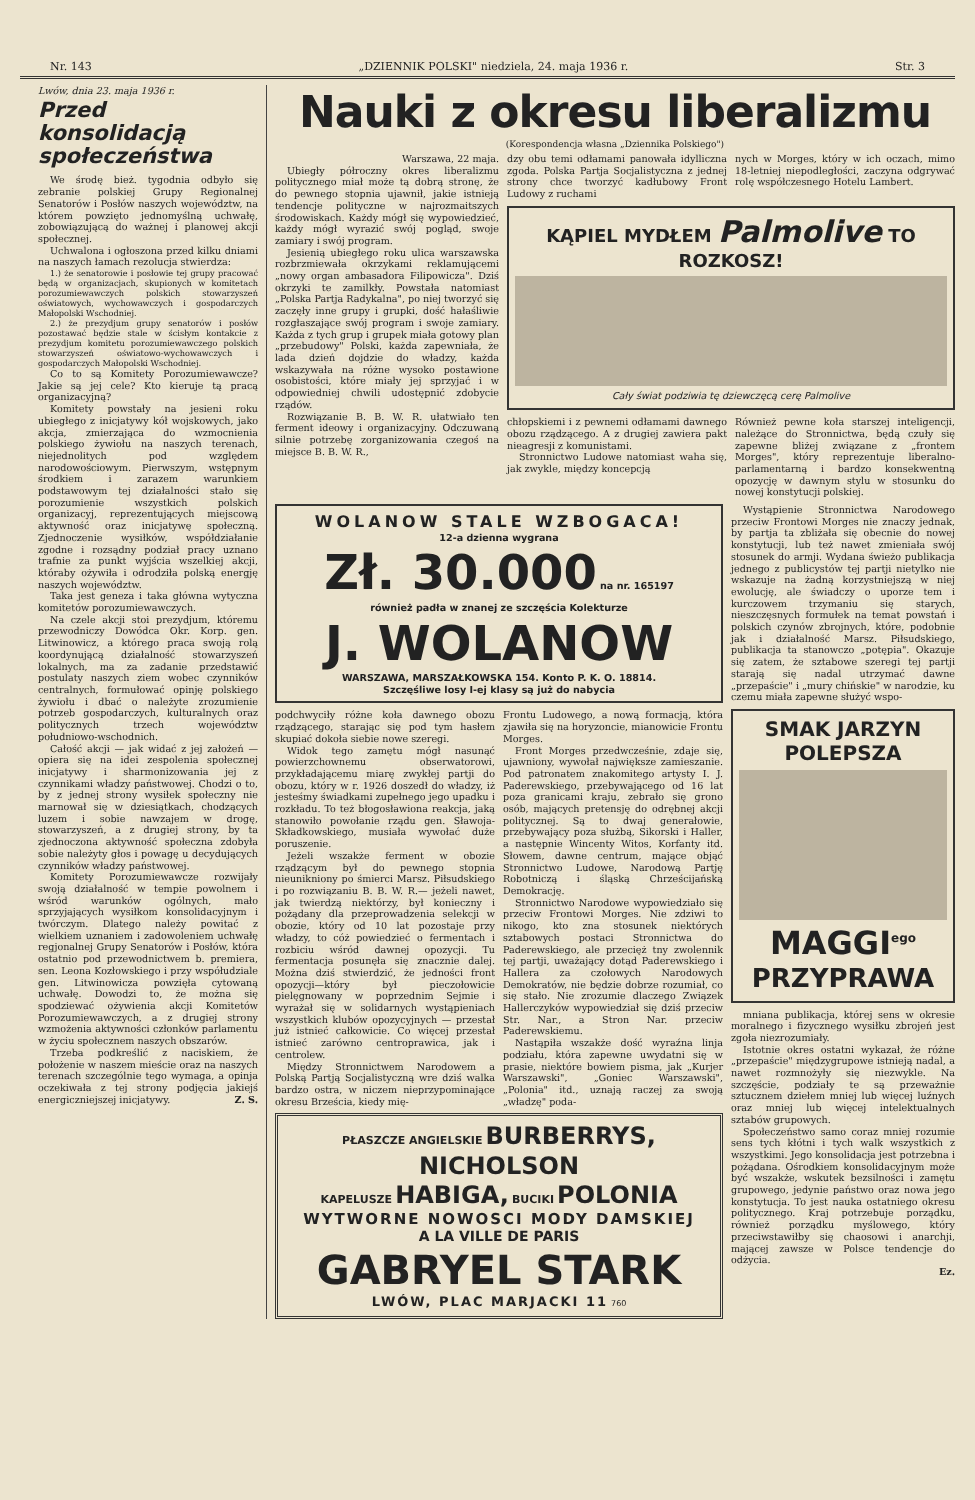Nr. 143 „DZIENNIK POLSKI" niedziela, 24. maja 1936 r. Str. 3
Lwów, dnia 23. maja 1936 r.
Przed konsolidacją społeczeństwa
We środę bież. tygodnia odbyło się zebranie polskiej Grupy Regionalnej Senatorów i Posłów naszych województw, na którem powzięto jednomyślną uchwałę, zobowiązującą do ważnej i planowej akcji społecznej.
Uchwalona i ogłoszona przed kilku dniami na naszych łamach rezolucja stwierdza:
1.) że senatorowie i posłowie tej grupy pracować będą w organizacjach, skupionych w komitetach porozumiewawczych polskich stowarzyszeń oświatowych, wychowawczych i gospodarczych Małopolski Wschodniej.
2.) że prezydjum grupy senatorów i posłów pozostawać będzie stale w ścisłym kontakcie z prezydjum komitetu porozumiewawczego polskich stowarzyszeń oświatowo-wychowawczych i gospodarczych Małopolski Wschodniej.
Co to są Komitety Porozumiewawcze? Jakie są jej cele? Kto kieruje tą pracą organizacyjną?
Komitety powstały na jesieni roku ubiegłego z inicjatywy kół wojskowych, jako akcja, zmierzająca do wzmocnienia polskiego żywiołu na naszych terenach, niejednolitych pod względem narodowościowym. Pierwszym, wstępnym środkiem i zarazem warunkiem podstawowym tej działalności stało się porozumienie wszystkich polskich organizacyj, reprezentujących miejscową aktywność oraz inicjatywę społeczną. Zjednoczenie wysiłków, współdziałanie zgodne i rozsądny podział pracy uznano trafnie za punkt wyjścia wszelkiej akcji, któraby ożywiła i odrodziła polską energję naszych województw.
Taka jest geneza i taka główna wytyczna komitetów porozumiewawczych.
Na czele akcji stoi prezydjum, któremu przewodniczy Dowódca Okr. Korp. gen. Litwinowicz, a którego praca swoją rolą koordynującą działalność stowarzyszeń lokalnych, ma za zadanie przedstawić postulaty naszych ziem wobec czynników centralnych, formułować opinję polskiego żywiołu i dbać o należyte zrozumienie potrzeb gospodarczych, kulturalnych oraz politycznych trzech województw południowo-wschodnich.
Całość akcji — jak widać z jej założeń — opiera się na idei zespolenia społecznej inicjatywy i sharmonizowania jej z czynnikami władzy państwowej. Chodzi o to, by z jednej strony wysiłek społeczny nie marnował się w dziesiątkach, chodzących luzem i sobie nawzajem w drogę, stowarzyszeń, a z drugiej strony, by ta zjednoczona aktywność społeczna zdobyła sobie należyty głos i powagę u decydujących czynników władzy państwowej.
Komitety Porozumiewawcze rozwijały swoją działalność w tempie powolnem i wśród warunków ogólnych, mało sprzyjających wysiłkom konsolidacyjnym i twórczym. Dlatego należy powitać z wielkiem uznaniem i zadowoleniem uchwałę regjonalnej Grupy Senatorów i Posłów, która ostatnio pod przewodnictwem b. premiera, sen. Leona Kozłowskiego i przy współudziale gen. Litwinowicza powzięła cytowaną uchwałę. Dowodzi to, że można się spodziewać ożywienia akcji Komitetów Porozumiewawczych, a z drugiej strony wzmożenia aktywności członków parlamentu w życiu społecznem naszych obszarów.
Trzeba podkreślić z naciskiem, że położenie w naszem mieście oraz na naszych terenach szczególnie tego wymaga, a opinja oczekiwała z tej strony podjęcia jakiejś energiczniejszej inicjatywy. Z. S.
Nauki z okresu liberalizmu
(Korespondencja własna „Dziennika Polskiego")
Warszawa, 22 maja.
Ubiegły półroczny okres liberalizmu politycznego miał może tą dobrą stronę, że do pewnego stopnia ujawnił, jakie istnieją tendencje polityczne w najrozmaitszych środowiskach. Każdy mógł się wypowiedzieć, każdy mógł wyrazić swój pogląd, swoje zamiary i swój program.
Jesienią ubiegłego roku ulica warszawska rozbrzmiewała okrzykami reklamującemi „nowy organ ambasadora Filipowicza". Dziś okrzyki te zamilkły. Powstała natomiast „Polska Partja Radykalna", po niej tworzyć się zaczęły inne grupy i grupki, dość hałaśliwie rozgłaszające swój program i swoje zamiary. Każda z tych grup i grupek miała gotowy plan „przebudowy" Polski, każda zapewniała, że lada dzień dojdzie do władzy, każda wskazywała na różne wysoko postawione osobistości, które miały jej sprzyjać i w odpowiedniej chwili udostępnić zdobycie rządów.
Rozwiązanie B. B. W. R. ułatwiało ten ferment ideowy i organizacyjny. Odczuwaną silnie potrzebę zorganizowania czegoś na miejsce B. B. W. R.,
dzy obu temi odłamami panowała idylliczna zgoda. Polska Partja Socjalistyczna z jednej strony chce tworzyć kadłubowy Front Ludowy z ruchami
nych w Morges, który w ich oczach, mimo 18-letniej niepodległości, zaczyna odgrywać rolę współczesnego Hotelu Lambert.
KĄPIEL MYDŁEM Palmolive TO ROZKOSZ!
Cały świat podziwia tę dziewczęcą cerę Palmolive
chłopskiemi i z pewnemi odłamami dawnego obozu rządzącego. A z drugiej zawiera pakt nieagresji z komunistami.
Stronnictwo Ludowe natomiast waha się, jak zwykle, między koncepcją
Również pewne koła starszej inteligencji, należące do Stronnictwa, będą czuły się zapewne bliżej związane z „frontem Morges", który reprezentuje liberalno-parlamentarną i bardzo konsekwentną opozycję w dawnym stylu w stosunku do nowej konstytucji polskiej.
WOLANOW STALE WZBOGACA!
12-a dzienna wygrana
Zł. 30.000 na nr. 165197
również padła w znanej ze szczęścia Kolekturze
J. WOLANOW
WARSZAWA, MARSZAŁKOWSKA 154. Konto P. K. O. 18814.
Szczęśliwe losy I-ej klasy są już do nabycia
podchwyciły różne koła dawnego obozu rządzącego, starając się pod tym hasłem skupiać dokoła siebie nowe szeregi.
Widok tego zamętu mógł nasunąć powierzchownemu obserwatorowi, przykładającemu miarę zwykłej partji do obozu, który w r. 1926 doszedł do władzy, iż jesteśmy świadkami zupełnego jego upadku i rozkładu. To też błogosławiona reakcja, jaką stanowiło powołanie rządu gen. Sławoja-Składkowskiego, musiała wywołać duże poruszenie.
Jeżeli wszakże ferment w obozie rządzącym był do pewnego stopnia nieunikniony po śmierci Marsz. Piłsudskiego i po rozwiązaniu B. B. W. R.— jeżeli nawet, jak twierdzą niektórzy, był konieczny i pożądany dla przeprowadzenia selekcji w obozie, który od 10 lat pozostaje przy władzy, to cóż powiedzieć o fermentach i rozbiciu wśród dawnej opozycji. Tu fermentacja posunęła się znacznie dalej. Można dziś stwierdzić, że jedności front opozycji—który był pieczołowicie pielęgnowany w poprzednim Sejmie i wyrażał się w solidarnych wystąpieniach wszystkich klubów opozycyjnych — przestał już istnieć całkowicie. Co więcej przestał istnieć zarówno centroprawica, jak i centrolew.
Między Stronnictwem Narodowem a Polską Partją Socjalistyczną wre dziś walka bardzo ostra, w niczem nieprzypominające okresu Brześcia, kiedy mię-
Frontu Ludowego, a nową formacją, która zjawiła się na horyzoncie, mianowicie Frontu Morges.
Front Morges przedwcześnie, zdaje się, ujawniony, wywołał największe zamieszanie. Pod patronatem znakomitego artysty I. J. Paderewskiego, przebywającego od 16 lat poza granicami kraju, zebrało się grono osób, mających pretensję do odrębnej akcji politycznej. Są to dwaj generałowie, przebywający poza służbą, Sikorski i Haller, a następnie Wincenty Witos, Korfanty itd. Słowem, dawne centrum, mające objąć Stronnictwo Ludowe, Narodową Partję Robotniczą i śląską Chrześcijańską Demokrację.
Stronnictwo Narodowe wypowiedziało się przeciw Frontowi Morges. Nie zdziwi to nikogo, kto zna stosunek niektórych sztabowych postaci Stronnictwa do Paderewskiego, ale przecięż tny zwolennik tej partji, uważający dotąd Paderewskiego i Hallera za czołowych Narodowych Demokratów, nie będzie dobrze rozumiał, co się stało. Nie zrozumie dlaczego Związek Hallerczyków wypowiedział się dziś przeciw Str. Nar., a Stron Nar. przeciw Paderewskiemu.
Nastąpiła wszakże dość wyraźna linja podziału, która zapewne uwydatni się w prasie, niektóre bowiem pisma, jak „Kurjer Warszawski", „Goniec Warszawski", „Polonia" itd., uznają raczej za swoją „władzę" poda-
PŁASZCZE ANGIELSKIE BURBERRYS, NICHOLSON
KAPELUSZE HABIGA, BUCIKI POLONIA
WYTWORNE NOWOSCI MODY DAMSKIEJ
A LA VILLE DE PARIS
GABRYEL STARK
LWÓW, PLAC MARJACKI 11 760
Wystąpienie Stronnictwa Narodowego przeciw Frontowi Morges nie znaczy jednak, by partja ta zbliżała się obecnie do nowej konstytucji, lub też nawet zmieniała swój stosunek do armji. Wydana świeżo publikacja jednego z publicystów tej partji nietylko nie wskazuje na żadną korzystniejszą w niej ewolucję, ale świadczy o uporze tem i kurczowem trzymaniu się starych, nieszczęsnych formułek na temat powstań i polskich czynów zbrojnych, które, podobnie jak i działalność Marsz. Piłsudskiego, publikacja ta stanowczo „potępia". Okazuje się zatem, że sztabowe szeregi tej partji starają się nadal utrzymać dawne „przepaście" i „mury chińskie" w narodzie, ku czemu miała zapewne służyć wspo-
SMAK JARZYN POLEPSZA
MAGGI<sup>ego</sup>
PRZYPRAWA
mniana publikacja, której sens w okresie moralnego i fizycznego wysiłku zbrojeń jest zgoła niezrozumiały.
Istotnie okres ostatni wykazał, że różne „przepaście" międzygrupowe istnieją nadal, a nawet rozmnożyły się niezwykle. Na szczęście, podziały te są przeważnie sztucznem dziełem mniej lub więcej luźnych oraz mniej lub więcej intelektualnych sztabów grupowych.
Społeczeństwo samo coraz mniej rozumie sens tych kłótni i tych walk wszystkich z wszystkimi. Jego konsolidacja jest potrzebna i pożądana. Ośrodkiem konsolidacyjnym może być wszakże, wskutek bezsilności i zamętu grupowego, jedynie państwo oraz nowa jego konstytucja. To jest nauka ostatniego okresu politycznego. Kraj potrzebuje porządku, również porządku myślowego, który przeciwstawiłby się chaosowi i anarchji, mającej zawsze w Polsce tendencje do odżycia.
Ez.